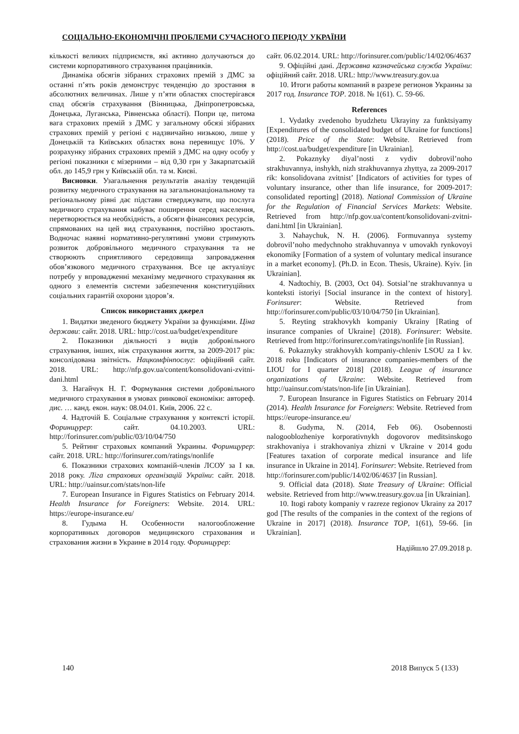СОЦІАЛЬНО-ЕКОНОМІЧНІ ПРОБЛЕМИ СУЧАСНОГО ПЕРІОДУ УКРАЇНИ
кількості великих підприємств, які активно долучаються до системи корпоративного страхування працівників.
Динаміка обсягів зібраних страхових премій з ДМС за останні п’ять років демонструє тенденцію до зростання в абсолютних величинах. Лише у п’яти областях спостерігався спад обсягів страхування (Вінницька, Дніпропетровська, Донецька, Луганська, Рівненська області). Попри це, питома вага страхових премій з ДМС у загальному обсязі зібраних страхових премій у регіоні є надзвичайно низькою, лише у Донецькій та Київських областях вона перевищує 10%. У розрахунку зібраних страхових премій з ДМС на одну особу у регіоні показники є мізерними – від 0,30 грн у Закарпатській обл. до 145,9 грн у Київській обл. та м. Києві.
Висновки. Узагальнення результатів аналізу тенденцій розвитку медичного страхування на загальнонаціональному та регіональному рівні дає підстави стверджувати, що послуга медичного страхування набуває поширення серед населення, перетворюється на необхідність, а обсяги фінансових ресурсів, спрямованих на цей вид страхування, постійно зростають. Водночас наявні нормативно-регулятивні умови стримують розвиток добровільного медичного страхування та не створюють сприятливого середовища запровадження обов’язкового медичного страхування. Все це актуалізує потребу у впровадженні механізму медичного страхування як одного з елементів системи забезпечення конституційних соціальних гарантій охорони здоров’я.
Список використаних джерел
1. Видатки зведеного бюджету України за функціями. Ціна держави: сайт. 2018. URL: http://cost.ua/budget/expenditure
2. Показники діяльності з видів добровільного страхування, інших, ніж страхування життя, за 2009-2017 рік: консолідована звітність. Нацкомфінпослуг: офіційний сайт. 2018. URL: http://nfp.gov.ua/content/konsolidovani-zvitni-dani.html
3. Нагайчук Н. Г. Формування системи добровільного медичного страхування в умовах ринкової економіки: автореф. дис. … канд. екон. наук: 08.04.01. Київ, 2006. 22 с.
4. Надточій Б. Соціальне страхування у контексті історії. Форинщурер: сайт. 04.10.2003. URL: http://forinsurer.com/public/03/10/04/750
5. Рейтинг страховых компаний Украины. Форинщурер: сайт. 2018. URL: http://forinsurer.com/ratings/nonlife
6. Показники страхових компаній-членів ЛСОУ за І кв. 2018 року. Ліга страхових організацій України: сайт. 2018. URL: http://uainsur.com/stats/non-life
7. European Insurance in Figures Statistics on February 2014. Health Insurance for Foreigners: Website. 2014. URL: https://europe-insurance.eu/
8. Гудыма Н. Особенности налогообложение корпоративных договоров медицинского страхования и страхования жизни в Украине в 2014 году. Форинщурер:
сайт. 06.02.2014. URL: http://forinsurer.com/public/14/02/06/4637
9. Офіційні дані. Державна казначейська служба України: офіційний сайт. 2018. URL: http://www.treasury.gov.ua
10. Итоги работы компаний в разрезе регионов Украины за 2017 год. Insurance TOP. 2018. № 1(61). С. 59-66.
References
1. Vydatky zvedenoho byudzhetu Ukrayiny za funktsiyamy [Expenditures of the consolidated budget of Ukraine for functions] (2018). Price of the State: Website. Retrieved from http://cost.ua/budget/expenditure [in Ukrainian].
2. Pokaznyky diyal’nosti z vydiv dobrovil’noho strakhuvannya, inshykh, nizh strakhuvannya zhyttya, za 2009-2017 rik: konsolidovana zvitnist’ [Indicators of activities for types of voluntary insurance, other than life insurance, for 2009-2017: consolidated reporting] (2018). National Commission of Ukraine for the Regulation of Financial Services Markets: Website. Retrieved from http://nfp.gov.ua/content/konsolidovani-zvitni-dani.html [in Ukrainian].
3. Nahaychuk, N. H. (2006). Formuvannya systemy dobrovil’noho medychnoho strakhuvannya v umovakh rynkovoyi ekonomiky [Formation of a system of voluntary medical insurance in a market economy]. (Ph.D. in Econ. Thesis, Ukraine). Kyiv. [in Ukrainian].
4. Nadtochiy, B. (2003, Oct 04). Sotsial’ne strakhuvannya u konteksti istoriyi [Social insurance in the context of history]. Forinsurer: Website. Retrieved from http://forinsurer.com/public/03/10/04/750 [in Ukrainian].
5. Reyting strakhovykh kompaniy Ukrainy [Rating of insurance companies of Ukraine] (2018). Forinsurer: Website. Retrieved from http://forinsurer.com/ratings/nonlife [in Russian].
6. Pokaznyky strakhovykh kompaniy-chleniv LSOU za I kv. 2018 roku [Indicators of insurance companies-members of the LIOU for I quarter 2018] (2018). League of insurance organizations of Ukraine: Website. Retrieved from http://uainsur.com/stats/non-life [in Ukrainian].
7. European Insurance in Figures Statistics on February 2014 (2014). Health Insurance for Foreigners: Website. Retrieved from https://europe-insurance.eu/
8. Gudyma, N. (2014, Feb 06). Osobennosti nalogooblozheniye korporativnykh dogovorov meditsinskogo strakhovaniya i strakhovaniya zhizni v Ukraine v 2014 godu [Features taxation of corporate medical insurance and life insurance in Ukraine in 2014]. Forinsurer: Website. Retrieved from http://forinsurer.com/public/14/02/06/4637 [in Russian].
9. Official data (2018). State Treasury of Ukraine: Official website. Retrieved from http://www.treasury.gov.ua [in Ukrainian].
10. Itogi raboty kompaniy v razreze regionov Ukrainy za 2017 god [The results of the companies in the context of the regions of Ukraine in 2017] (2018). Insurance TOP, 1(61), 59-66. [in Ukrainian].
Надійшло 27.09.2018 р.
140 2018 Випуск 5 (133)